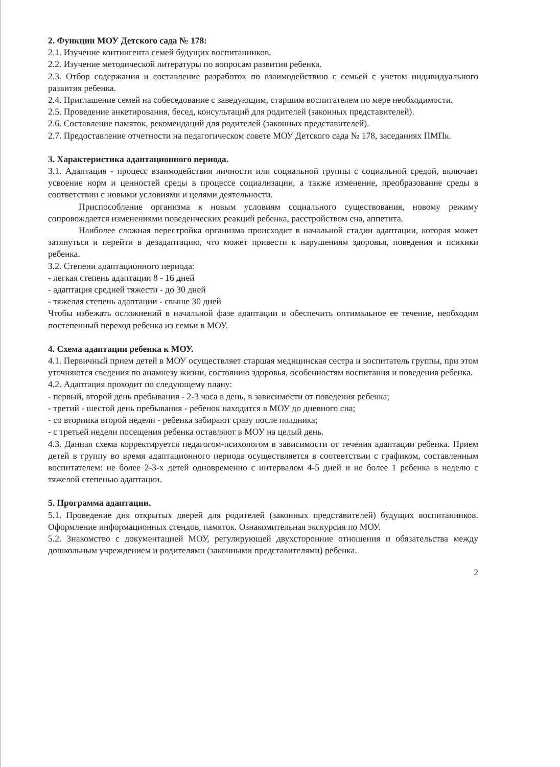2. Функции МОУ Детского сада № 178:
2.1. Изучение контингента семей будущих воспитанников.
2.2. Изучение методической литературы по вопросам развития ребенка.
2.3. Отбор содержания и составление разработок по взаимодействию с семьей с учетом индивидуального развития ребенка.
2.4. Приглашение семей на собеседование с заведующим, старшим воспитателем по мере необходимости.
2.5. Проведение анкетирования, бесед, консультаций для родителей (законных представителей).
2.6. Составление памяток, рекомендаций для родителей (законных представителей).
2.7. Предоставление отчетности на педагогическом совете МОУ Детского сада № 178, заседаниях ПМПк.
3. Характеристика адаптационного периода.
3.1. Адаптация - процесс взаимодействия личности или социальной группы с социальной средой, включает усвоение норм и ценностей среды в процессе социализации, а также изменение, преобразование среды в соответствии с новыми условиями и целями деятельности.
Приспособление организма к новым условиям социального существования, новому режиму сопровождается изменениями поведенческих реакций ребенка, расстройством сна, аппетита.
Наиболее сложная перестройка организма происходит в начальной стадии адаптации, которая может затянуться и перейти в дезадаптацию, что может привести к нарушениям здоровья, поведения и психики ребенка.
3.2. Степени адаптационного периода:
- легкая степень адаптации 8 - 16 дней
- адаптация средней тяжести - до 30 дней
- тяжелая степень адаптации - свыше 30 дней
Чтобы избежать осложнений в начальной фазе адаптации и обеспечить оптимальное ее течение, необходим постепенный переход ребенка из семьи в МОУ.
4. Схема адаптации ребенка к МОУ.
4.1. Первичный прием детей в МОУ осуществляет старшая медицинская сестра и воспитатель группы, при этом уточняются сведения по анамнезу жизни, состоянию здоровья, особенностям воспитания и поведения ребенка.
4.2. Адаптация проходит по следующему плану:
- первый, второй день пребывания - 2-3 часа в день, в зависимости от поведения ребенка;
- третий - шестой день пребывания - ребенок находится в МОУ до дневного сна;
- со вторника второй недели - ребенка забирают сразу после полдника;
- с третьей недели посещения ребенка оставляют в МОУ на целый день.
4.3. Данная схема корректируется педагогом-психологом в зависимости от течения адаптации ребенка. Прием детей в группу во время адаптационного периода осуществляется в соответствии с графиком, составленным воспитателем: не более 2-3-х детей одновременно с интервалом 4-5 дней и не более 1 ребенка в неделю с тяжелой степенью адаптации.
5. Программа адаптации.
5.1. Проведение дня открытых дверей для родителей (законных представителей) будущих воспитанников. Оформление информационных стендов, памяток. Ознакомительная экскурсия по МОУ.
5.2. Знакомство с документацией МОУ, регулирующей двухсторонние отношения и обязательства между дошкольным учреждением и родителями (законными представителями) ребенка.
2